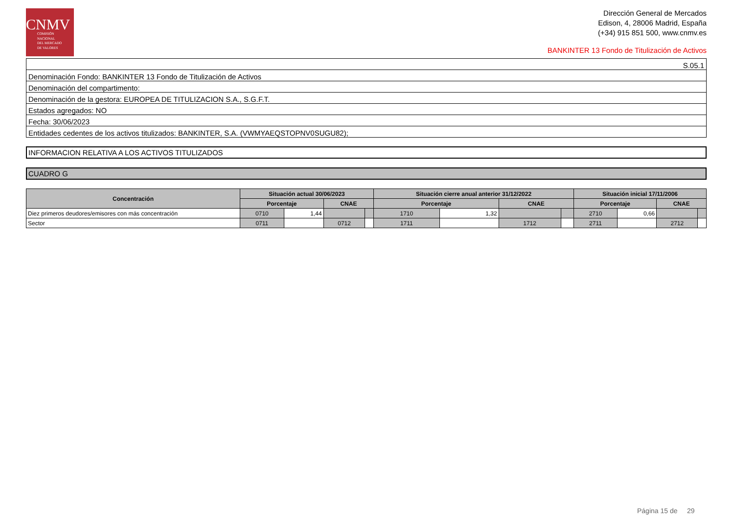CNMV
COMISIÓN
NACIONAL
DEL MERCADO
DE VALORES
Dirección General de Mercados
Edison, 4, 28006 Madrid, España
(+34) 915 851 500, www.cnmv.es
BANKINTER 13 Fondo de Titulización de Activos
| S.05.1 |
| Denominación Fondo: BANKINTER 13 Fondo de Titulización de Activos |
| Denominación del compartimento: |
| Denominación de la gestora: EUROPEA DE TITULIZACION S.A., S.G.F.T. |
| Estados agregados: NO |
| Fecha: 30/06/2023 |
| Entidades cedentes de los activos titulizados: BANKINTER, S.A. (VWMYAEQSTOPNV0SUGU82); |
INFORMACION RELATIVA A LOS ACTIVOS TITULIZADOS
CUADRO G
| Concentración | Situación actual 30/06/2023 | | | | Situación cierre anual anterior 31/12/2022 | | | | Situación inicial 17/11/2006 | | | |
| --- | --- | --- | --- | --- | --- | --- | --- | --- | --- | --- | --- | --- |
| | Porcentaje | | CNAE | | Porcentaje | | CNAE | | Porcentaje | | CNAE | |
| Diez primeros deudores/emisores con más concentración | 0710 | 1,44 | | | 1710 | 1,32 | | | 2710 | 0,66 | | |
| Sector | 0711 | | 0712 | | 1711 | | 1712 | | 2711 | | 2712 | |
Página 15 de 29